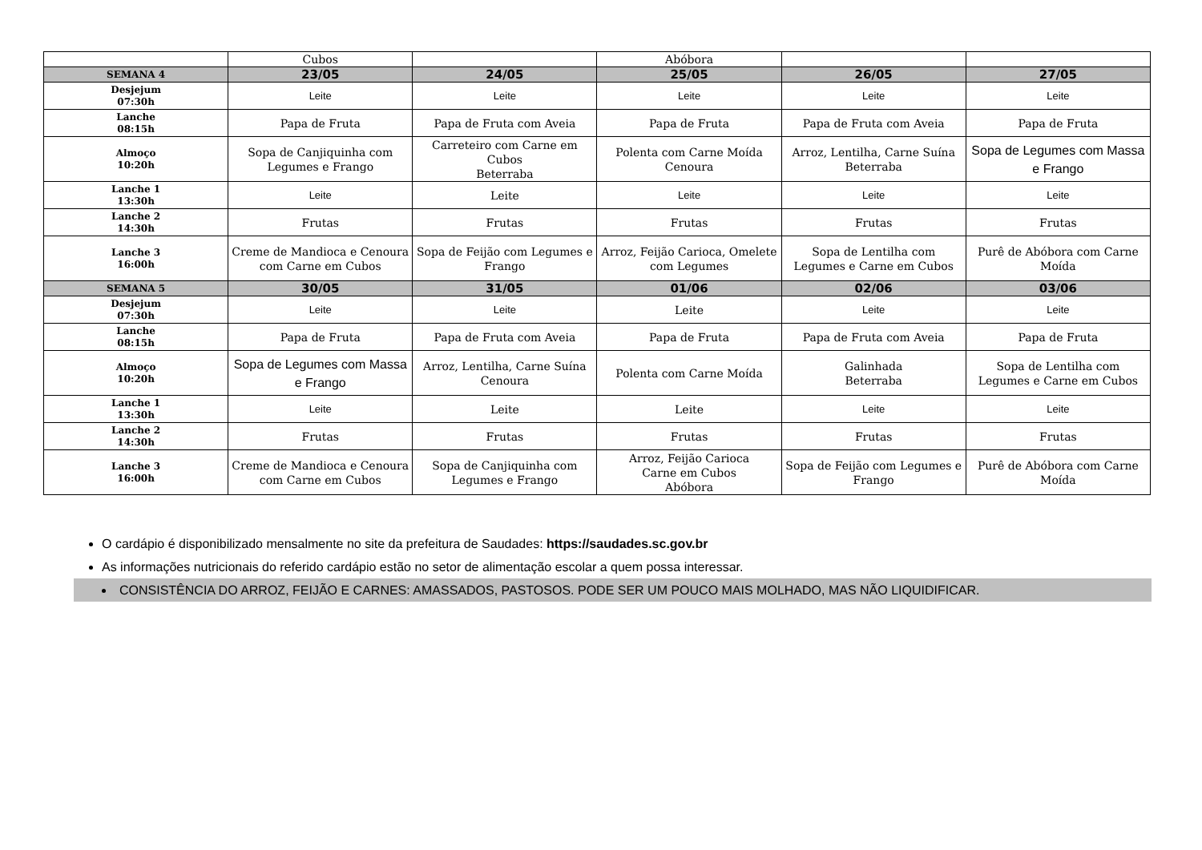| | Cubos | | Abóbora | | |
| SEMANA 4 | 23/05 | 24/05 | 25/05 | 26/05 | 27/05 |
| Desjejum 07:30h | Leite | Leite | Leite | Leite | Leite |
| Lanche 08:15h | Papa de Fruta | Papa de Fruta com Aveia | Papa de Fruta | Papa de Fruta com Aveia | Papa de Fruta |
| Almoço 10:20h | Sopa de Canjiquinha com Legumes e Frango | Carreteiro com Carne em Cubos Beterraba | Polenta com Carne Moída Cenoura | Arroz, Lentilha, Carne Suína Beterraba | Sopa de Legumes com Massa e Frango |
| Lanche 1 13:30h | Leite | Leite | Leite | Leite | Leite |
| Lanche 2 14:30h | Frutas | Frutas | Frutas | Frutas | Frutas |
| Lanche 3 16:00h | Creme de Mandioca e Cenoura com Carne em Cubos | Sopa de Feijão com Legumes e Frango | Arroz, Feijão Carioca, Omelete com Legumes | Sopa de Lentilha com Legumes e Carne em Cubos | Purê de Abóbora com Carne Moída |
| SEMANA 5 | 30/05 | 31/05 | 01/06 | 02/06 | 03/06 |
| Desjejum 07:30h | Leite | Leite | Leite | Leite | Leite |
| Lanche 08:15h | Papa de Fruta | Papa de Fruta com Aveia | Papa de Fruta | Papa de Fruta com Aveia | Papa de Fruta |
| Almoço 10:20h | Sopa de Legumes com Massa e Frango | Arroz, Lentilha, Carne Suína Cenoura | Polenta com Carne Moída | Galinhada Beterraba | Sopa de Lentilha com Legumes e Carne em Cubos |
| Lanche 1 13:30h | Leite | Leite | Leite | Leite | Leite |
| Lanche 2 14:30h | Frutas | Frutas | Frutas | Frutas | Frutas |
| Lanche 3 16:00h | Creme de Mandioca e Cenoura com Carne em Cubos | Sopa de Canjiquinha com Legumes e Frango | Arroz, Feijão Carioca Carne em Cubos Abóbora | Sopa de Feijão com Legumes e Frango | Purê de Abóbora com Carne Moída |
O cardápio é disponibilizado mensalmente no site da prefeitura de Saudades: https://saudades.sc.gov.br
As informações nutricionais do referido cardápio estão no setor de alimentação escolar a quem possa interessar.
CONSISTÊNCIA DO ARROZ, FEIJÃO E CARNES: AMASSADOS, PASTOSOS. PODE SER UM POUCO MAIS MOLHADO, MAS NÃO LIQUIDIFICAR.